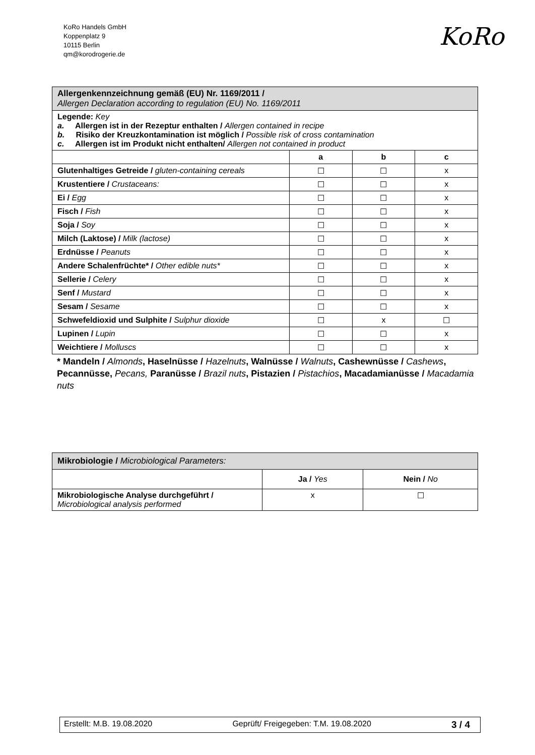KoRo Handels GmbH
Koppenplatz 9
10115 Berlin
qm@korodrogerie.de
KoRo
| Allergenkennzeichnung gemäß (EU) Nr. 1169/2011 / Allergen Declaration according to regulation (EU) No. 1169/2011 | | | |
| Legende: Key a. Allergen ist in der Rezeptur enthalten / Allergen contained in recipe b. Risiko der Kreuzkontamination ist möglich / Possible risk of cross contamination c. Allergen ist im Produkt nicht enthalten/ Allergen not contained in product | | | |
| | a | b | c |
| Glutenhaltiges Getreide / gluten-containing cereals | ☐ | ☐ | x |
| Krustentiere / Crustaceans: | ☐ | ☐ | x |
| Ei / Egg | ☐ | ☐ | x |
| Fisch / Fish | ☐ | ☐ | x |
| Soja / Soy | ☐ | ☐ | x |
| Milch (Laktose) / Milk (lactose) | ☐ | ☐ | x |
| Erdnüsse / Peanuts | ☐ | ☐ | x |
| Andere Schalenfrüchte* / Other edible nuts* | ☐ | ☐ | x |
| Sellerie / Celery | ☐ | ☐ | x |
| Senf / Mustard | ☐ | ☐ | x |
| Sesam / Sesame | ☐ | ☐ | x |
| Schwefeldioxid und Sulphite / Sulphur dioxide | ☐ | x | ☐ |
| Lupinen / Lupin | ☐ | ☐ | x |
| Weichtiere / Molluscs | ☐ | ☐ | x |
* Mandeln / Almonds, Haselnüsse / Hazelnuts, Walnüsse / Walnuts, Cashewnüsse / Cashews, Pecannüsse, Pecans, Paranüsse / Brazil nuts, Pistazien / Pistachios, Macadamianüsse / Macadamia nuts
| Mikrobiologie / Microbiological Parameters: | | |
| | Ja / Yes | Nein / No |
| Mikrobiologische Analyse durchgeführt / Microbiological analysis performed | x | ☐ |
Erstellt: M.B. 19.08.2020 Geprüft/ Freigegeben: T.M. 19.08.2020 3 / 4